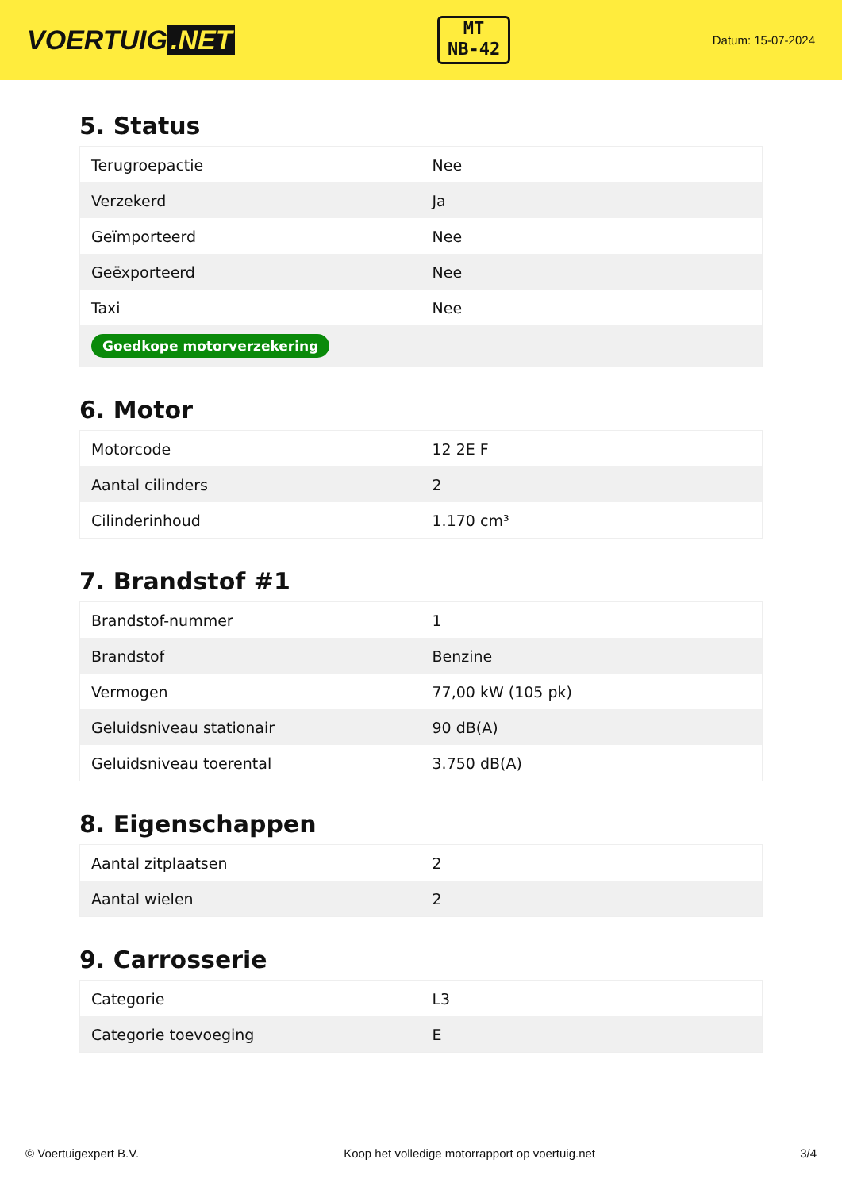VOERTUIG.NET
MT
NB-42
Datum: 15-07-2024
5. Status
| Terugroepactie | Nee |
| Verzekerd | Ja |
| Geïmporteerd | Nee |
| Geëxporteerd | Nee |
| Taxi | Nee |
| Goedkope motorverzekering | |
6. Motor
| Motorcode | 12 2E F |
| Aantal cilinders | 2 |
| Cilinderinhoud | 1.170 cm³ |
7. Brandstof #1
| Brandstof-nummer | 1 |
| Brandstof | Benzine |
| Vermogen | 77,00 kW (105 pk) |
| Geluidsniveau stationair | 90 dB(A) |
| Geluidsniveau toerental | 3.750 dB(A) |
8. Eigenschappen
| Aantal zitplaatsen | 2 |
| Aantal wielen | 2 |
9. Carrosserie
| Categorie | L3 |
| Categorie toevoeging | E |
© Voertuigexpert B.V. Koop het volledige motorrapport op voertuig.net 3/4